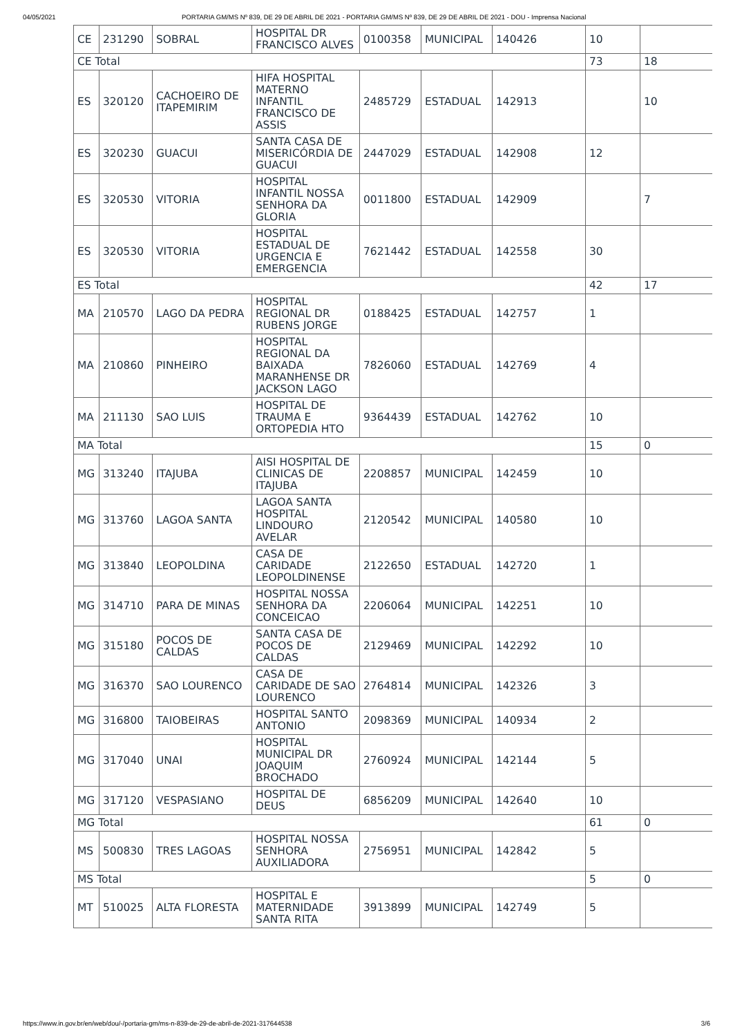04/05/2021 PORTARIA GM/MS Nº 839, DE 29 DE ABRIL DE 2021 - PORTARIA GM/MS Nº 839, DE 29 DE ABRIL DE 2021 - DOU - Imprensa Nacional
| CE | 231290 | SOBRAL | HOSPITAL DR FRANCISCO ALVES | 0100358 | MUNICIPAL | 140426 | 10 | |
| CE Total | | | | | | | 73 | 18 |
| ES | 320120 | CACHOEIRO DE ITAPEMIRIM | HIFA HOSPITAL MATERNO INFANTIL FRANCISCO DE ASSIS | 2485729 | ESTADUAL | 142913 | | 10 |
| ES | 320230 | GUACUI | SANTA CASA DE MISERICÓRDIA DE GUACUI | 2447029 | ESTADUAL | 142908 | 12 | |
| ES | 320530 | VITORIA | HOSPITAL INFANTIL NOSSA SENHORA DA GLORIA | 0011800 | ESTADUAL | 142909 | | 7 |
| ES | 320530 | VITORIA | HOSPITAL ESTADUAL DE URGENCIA E EMERGENCIA | 7621442 | ESTADUAL | 142558 | 30 | |
| ES Total | | | | | | | 42 | 17 |
| MA | 210570 | LAGO DA PEDRA | HOSPITAL REGIONAL DR RUBENS JORGE | 0188425 | ESTADUAL | 142757 | 1 | |
| MA | 210860 | PINHEIRO | HOSPITAL REGIONAL DA BAIXADA MARANHENSE DR JACKSON LAGO | 7826060 | ESTADUAL | 142769 | 4 | |
| MA | 211130 | SAO LUIS | HOSPITAL DE TRAUMA E ORTOPEDIA HTO | 9364439 | ESTADUAL | 142762 | 10 | |
| MA Total | | | | | | | 15 | 0 |
| MG | 313240 | ITAJUBA | AISI HOSPITAL DE CLINICAS DE ITAJUBA | 2208857 | MUNICIPAL | 142459 | 10 | |
| MG | 313760 | LAGOA SANTA | LAGOA SANTA HOSPITAL LINDOURO AVELAR | 2120542 | MUNICIPAL | 140580 | 10 | |
| MG | 313840 | LEOPOLDINA | CASA DE CARIDADE LEOPOLDINENSE | 2122650 | ESTADUAL | 142720 | 1 | |
| MG | 314710 | PARA DE MINAS | HOSPITAL NOSSA SENHORA DA CONCEICAO | 2206064 | MUNICIPAL | 142251 | 10 | |
| MG | 315180 | POCOS DE CALDAS | SANTA CASA DE POCOS DE CALDAS | 2129469 | MUNICIPAL | 142292 | 10 | |
| MG | 316370 | SAO LOURENCO | CASA DE CARIDADE DE SAO LOURENCO | 2764814 | MUNICIPAL | 142326 | 3 | |
| MG | 316800 | TAIOBEIRAS | HOSPITAL SANTO ANTONIO | 2098369 | MUNICIPAL | 140934 | 2 | |
| MG | 317040 | UNAI | HOSPITAL MUNICIPAL DR JOAQUIM BROCHADO | 2760924 | MUNICIPAL | 142144 | 5 | |
| MG | 317120 | VESPASIANO | HOSPITAL DE DEUS | 6856209 | MUNICIPAL | 142640 | 10 | |
| MG Total | | | | | | | 61 | 0 |
| MS | 500830 | TRES LAGOAS | HOSPITAL NOSSA SENHORA AUXILIADORA | 2756951 | MUNICIPAL | 142842 | 5 | |
| MS Total | | | | | | | 5 | 0 |
| MT | 510025 | ALTA FLORESTA | HOSPITAL E MATERNIDADE SANTA RITA | 3913899 | MUNICIPAL | 142749 | 5 | |
https://www.in.gov.br/en/web/dou/-/portaria-gm/ms-n-839-de-29-de-abril-de-2021-317644538 3/6